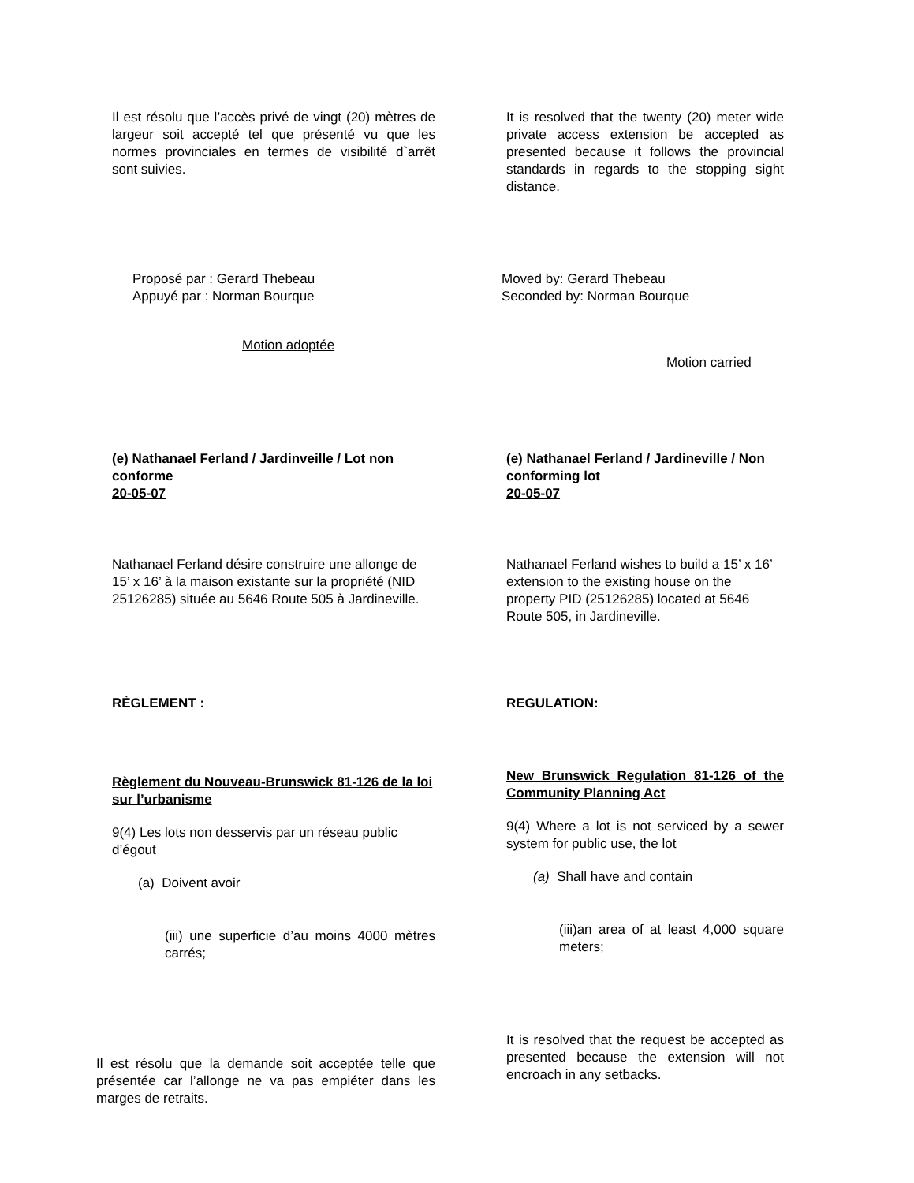Il est résolu que l’accès privé de vingt (20) mètres de largeur soit accepté tel que présenté vu que les normes provinciales en termes de visibilité d`arrêt sont suivies.
It is resolved that the twenty (20) meter wide private access extension be accepted as presented because it follows the provincial standards in regards to the stopping sight distance.
Proposé par : Gerard Thebeau
Appuyé par : Norman Bourque
Motion adoptée
Moved by: Gerard Thebeau
Seconded by: Norman Bourque
Motion carried
(e) Nathanael Ferland / Jardinveille / Lot non conforme
20-05-07
(e) Nathanael Ferland / Jardineville / Non conforming lot
20-05-07
Nathanael Ferland désire construire une allonge de 15’ x 16’ à la maison existante sur la propriété (NID 25126285) située au 5646 Route 505 à Jardineville.
Nathanael Ferland wishes to build a 15’ x 16’ extension to the existing house on the property PID (25126285) located at 5646 Route 505, in Jardineville.
RÈGLEMENT : REGULATION:
Règlement du Nouveau-Brunswick 81-126 de la loi sur l’urbanisme
9(4) Les lots non desservis par un réseau public d’égout
(a) Doivent avoir
(iii) une superficie d’au moins 4000 mètres carrés;
New Brunswick Regulation 81-126 of the Community Planning Act
9(4) Where a lot is not serviced by a sewer system for public use, the lot
(a) Shall have and contain
(iii)an area of at least 4,000 square meters;
Il est résolu que la demande soit acceptée telle que présentée car l’allonge ne va pas empiéter dans les marges de retraits.
It is resolved that the request be accepted as presented because the extension will not encroach in any setbacks.